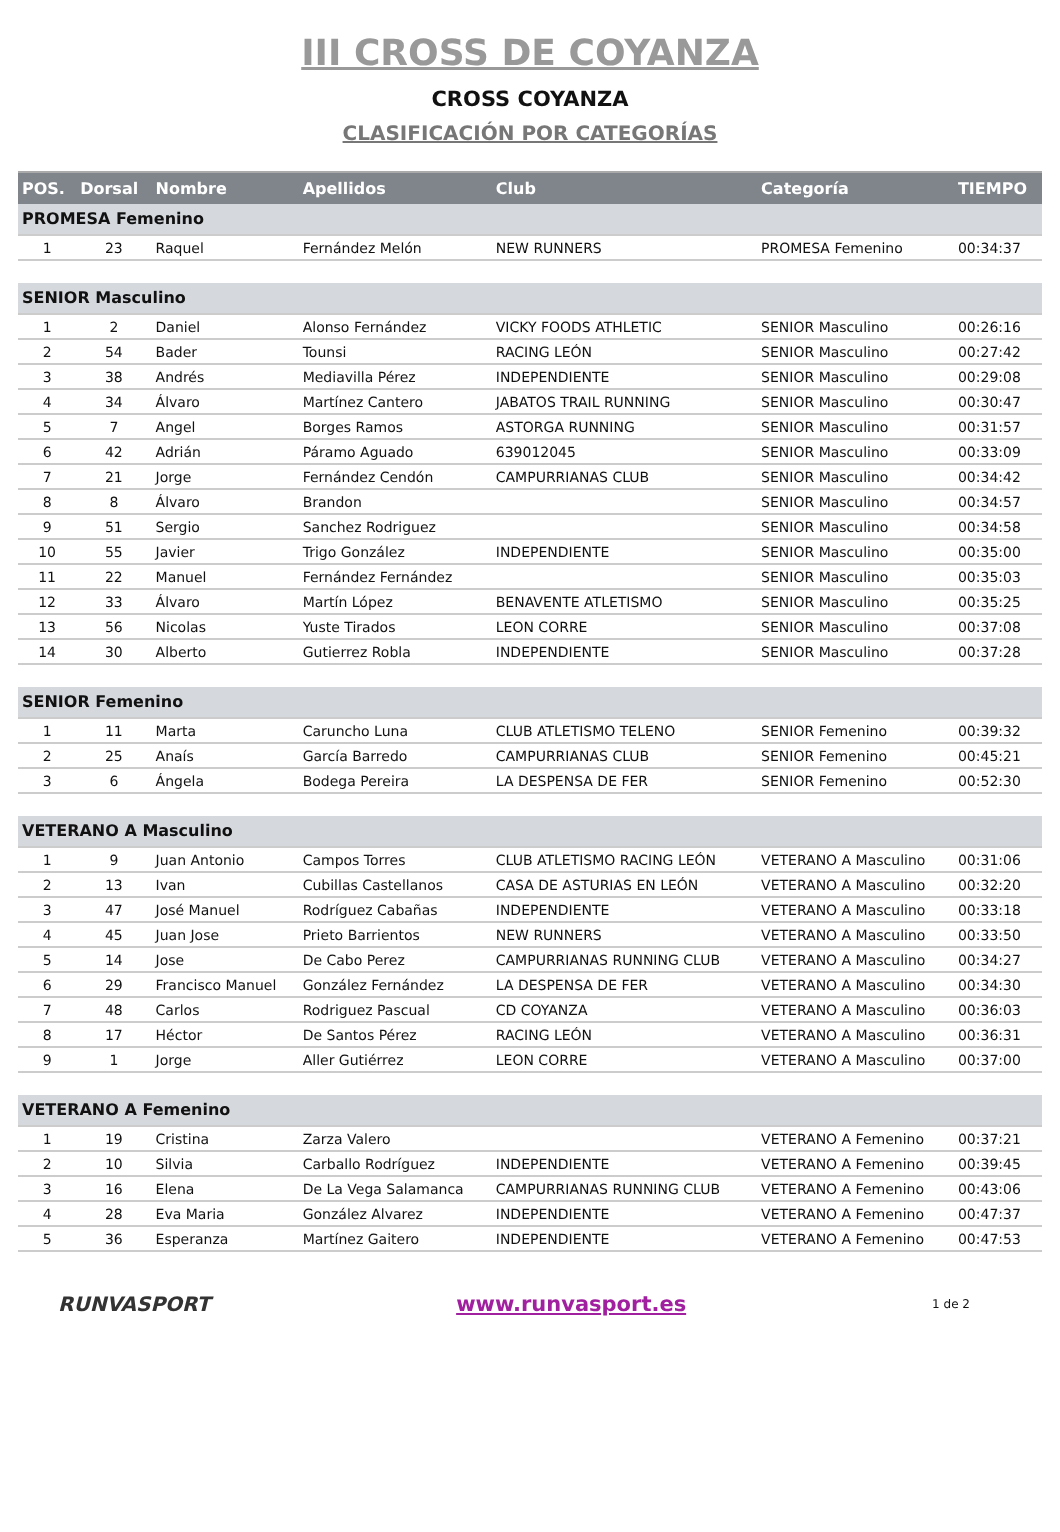III CROSS DE COYANZA
CROSS COYANZA
CLASIFICACIÓN POR CATEGORÍAS
| POS. | Dorsal | Nombre | Apellidos | Club | Categoría | TIEMPO |
| --- | --- | --- | --- | --- | --- | --- |
| PROMESA Femenino | | | | | | |
| 1 | 23 | Raquel | Fernández Melón | NEW RUNNERS | PROMESA Femenino | 00:34:37 |
| SENIOR Masculino | | | | | | |
| 1 | 2 | Daniel | Alonso Fernández | VICKY FOODS ATHLETIC | SENIOR Masculino | 00:26:16 |
| 2 | 54 | Bader | Tounsi | RACING LEÓN | SENIOR Masculino | 00:27:42 |
| 3 | 38 | Andrés | Mediavilla Pérez | INDEPENDIENTE | SENIOR Masculino | 00:29:08 |
| 4 | 34 | Álvaro | Martínez Cantero | JABATOS TRAIL RUNNING | SENIOR Masculino | 00:30:47 |
| 5 | 7 | Angel | Borges Ramos | ASTORGA RUNNING | SENIOR Masculino | 00:31:57 |
| 6 | 42 | Adrián | Páramo Aguado | 639012045 | SENIOR Masculino | 00:33:09 |
| 7 | 21 | Jorge | Fernández Cendón | CAMPURRIANAS CLUB | SENIOR Masculino | 00:34:42 |
| 8 | 8 | Álvaro | Brandon | | SENIOR Masculino | 00:34:57 |
| 9 | 51 | Sergio | Sanchez Rodriguez | | SENIOR Masculino | 00:34:58 |
| 10 | 55 | Javier | Trigo González | INDEPENDIENTE | SENIOR Masculino | 00:35:00 |
| 11 | 22 | Manuel | Fernández Fernández | | SENIOR Masculino | 00:35:03 |
| 12 | 33 | Álvaro | Martín López | BENAVENTE ATLETISMO | SENIOR Masculino | 00:35:25 |
| 13 | 56 | Nicolas | Yuste Tirados | LEON CORRE | SENIOR Masculino | 00:37:08 |
| 14 | 30 | Alberto | Gutierrez Robla | INDEPENDIENTE | SENIOR Masculino | 00:37:28 |
| SENIOR Femenino | | | | | | |
| 1 | 11 | Marta | Caruncho Luna | CLUB ATLETISMO TELENO | SENIOR Femenino | 00:39:32 |
| 2 | 25 | Anaís | García Barredo | CAMPURRIANAS CLUB | SENIOR Femenino | 00:45:21 |
| 3 | 6 | Ángela | Bodega Pereira | LA DESPENSA DE FER | SENIOR Femenino | 00:52:30 |
| VETERANO A Masculino | | | | | | |
| 1 | 9 | Juan Antonio | Campos Torres | CLUB ATLETISMO RACING LEÓN | VETERANO A Masculino | 00:31:06 |
| 2 | 13 | Ivan | Cubillas Castellanos | CASA DE ASTURIAS EN LEÓN | VETERANO A Masculino | 00:32:20 |
| 3 | 47 | José Manuel | Rodríguez Cabañas | INDEPENDIENTE | VETERANO A Masculino | 00:33:18 |
| 4 | 45 | Juan Jose | Prieto Barrientos | NEW RUNNERS | VETERANO A Masculino | 00:33:50 |
| 5 | 14 | Jose | De Cabo Perez | CAMPURRIANAS RUNNING CLUB | VETERANO A Masculino | 00:34:27 |
| 6 | 29 | Francisco Manuel | González Fernández | LA DESPENSA DE FER | VETERANO A Masculino | 00:34:30 |
| 7 | 48 | Carlos | Rodriguez Pascual | CD COYANZA | VETERANO A Masculino | 00:36:03 |
| 8 | 17 | Héctor | De Santos Pérez | RACING LEÓN | VETERANO A Masculino | 00:36:31 |
| 9 | 1 | Jorge | Aller Gutiérrez | LEON CORRE | VETERANO A Masculino | 00:37:00 |
| VETERANO A Femenino | | | | | | |
| 1 | 19 | Cristina | Zarza Valero | | VETERANO A Femenino | 00:37:21 |
| 2 | 10 | Silvia | Carballo Rodríguez | INDEPENDIENTE | VETERANO A Femenino | 00:39:45 |
| 3 | 16 | Elena | De La Vega Salamanca | CAMPURRIANAS RUNNING CLUB | VETERANO A Femenino | 00:43:06 |
| 4 | 28 | Eva Maria | González Alvarez | INDEPENDIENTE | VETERANO A Femenino | 00:47:37 |
| 5 | 36 | Esperanza | Martínez Gaitero | INDEPENDIENTE | VETERANO A Femenino | 00:47:53 |
RUNVASPORT www.runvasport.es
1 de 2